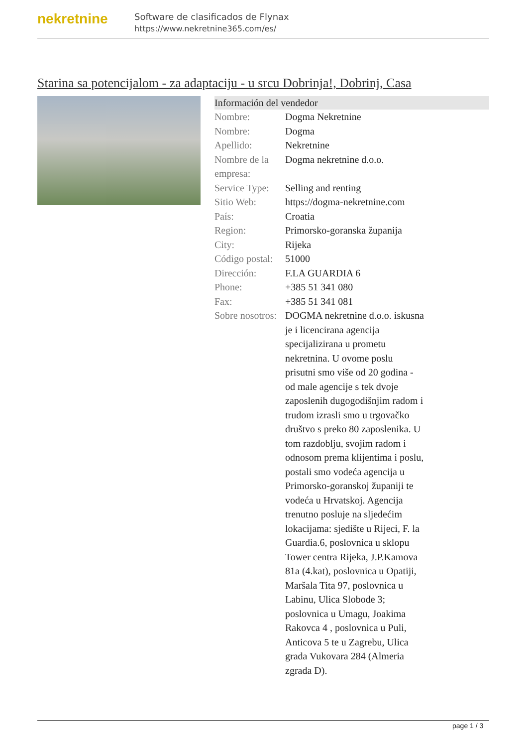nekretnine
Software de clasificados de Flynax
https://www.nekretnine365.com/es/
Starina sa potencijalom - za adaptaciju - u srcu Dobrinja!, Dobrinj, Casa
Información del vendedor
| Nombre: | Dogma Nekretnine |
| Nombre: | Dogma |
| Apellido: | Nekretnine |
| Nombre de la empresa: | Dogma nekretnine d.o.o. |
| Service Type: | Selling and renting |
| Sitio Web: | https://dogma-nekretnine.com |
| País: | Croatia |
| Region: | Primorsko-goranska županija |
| City: | Rijeka |
| Código postal: | 51000 |
| Dirección: | F.LA GUARDIA 6 |
| Phone: | +385 51 341 080 |
| Fax: | +385 51 341 081 |
| Sobre nosotros: | DOGMA nekretnine d.o.o. iskusna je i licencirana agencija specijalizirana u prometu nekretnina. U ovome poslu prisutni smo više od 20 godina - od male agencije s tek dvoje zaposlenih dugogodišnjim radom i trudom izrasli smo u trgovačko društvo s preko 80 zaposlenika. U tom razdoblju, svojim radom i odnosom prema klijentima i poslu, postali smo vodeća agencija u Primorsko-goranskoj županiji te vodeća u Hrvatskoj. Agencija trenutno posluje na sljedećim lokacijama: sjedište u Rijeci, F. la Guardia.6, poslovnica u sklopu Tower centra Rijeka, J.P.Kamova 81a (4.kat), poslovnica u Opatiji, Maršala Tita 97, poslovnica u Labinu, Ulica Slobode 3; poslovnica u Umagu, Joakima Rakovca 4 , poslovnica u Puli, Anticova 5 te u Zagrebu, Ulica grada Vukovara 284 (Almeria zgrada D). |
page 1 / 3